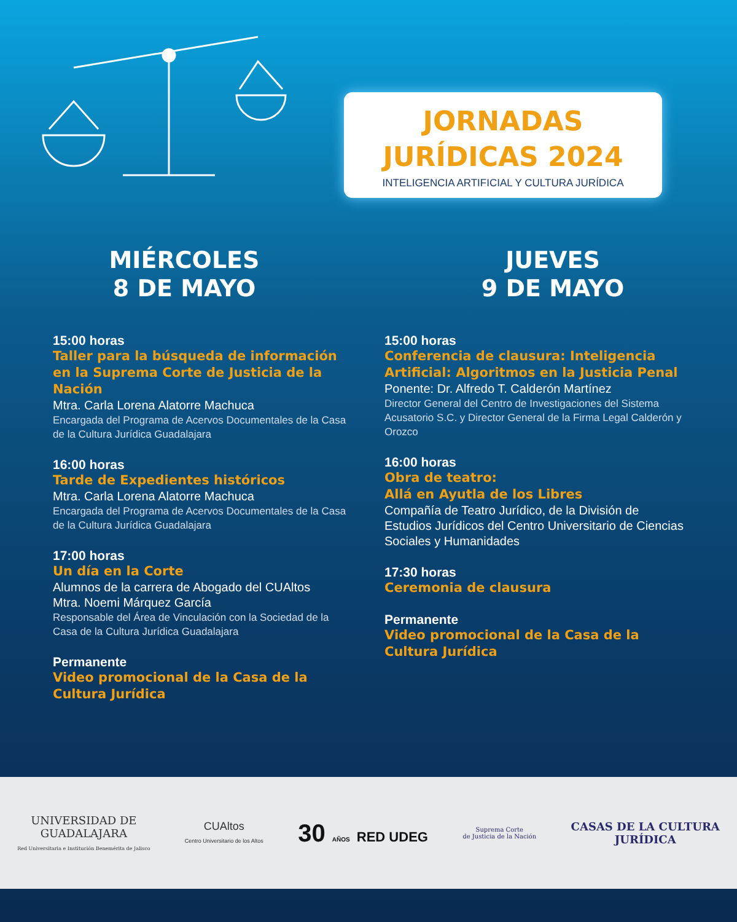JORNADAS
JURÍDICAS 2024
INTELIGENCIA ARTIFICIAL Y CULTURA JURÍDICA
MIÉRCOLES
8 DE MAYO
JUEVES
9 DE MAYO
15:00 horas
Taller para la búsqueda de información en la Suprema Corte de Justicia de la Nación
Mtra. Carla Lorena Alatorre Machuca
Encargada del Programa de Acervos Documentales de la Casa de la Cultura Jurídica Guadalajara
16:00 horas
Tarde de Expedientes históricos
Mtra. Carla Lorena Alatorre Machuca
Encargada del Programa de Acervos Documentales de la Casa de la Cultura Jurídica Guadalajara
17:00 horas
Un día en la Corte
Alumnos de la carrera de Abogado del CUAltos
Mtra. Noemi Márquez García
Responsable del Área de Vinculación con la Sociedad de la Casa de la Cultura Jurídica Guadalajara
Permanente
Video promocional de la Casa de la Cultura Jurídica
15:00 horas
Conferencia de clausura: Inteligencia Artificial: Algoritmos en la Justicia Penal
Ponente: Dr. Alfredo T. Calderón Martínez
Director General del Centro de Investigaciones del Sistema Acusatorio S.C. y Director General de la Firma Legal Calderón y Orozco
16:00 horas
Obra de teatro:
Allá en Ayutla de los Libres
Compañía de Teatro Jurídico, de la División de Estudios Jurídicos del Centro Universitario de Ciencias Sociales y Humanidades
17:30 horas
Ceremonia de clausura
Permanente
Video promocional de la Casa de la Cultura Jurídica
UNIVERSIDAD DE
GUADALAJARA
Red Universitaria e Institución Benemérita de Jalisco
CUAltos
Centro Universitario de los Altos
30 AÑOS RED UDEG
Suprema Corte
de Justicia de la Nación
CASAS DE LA CULTURA
JURÍDICA